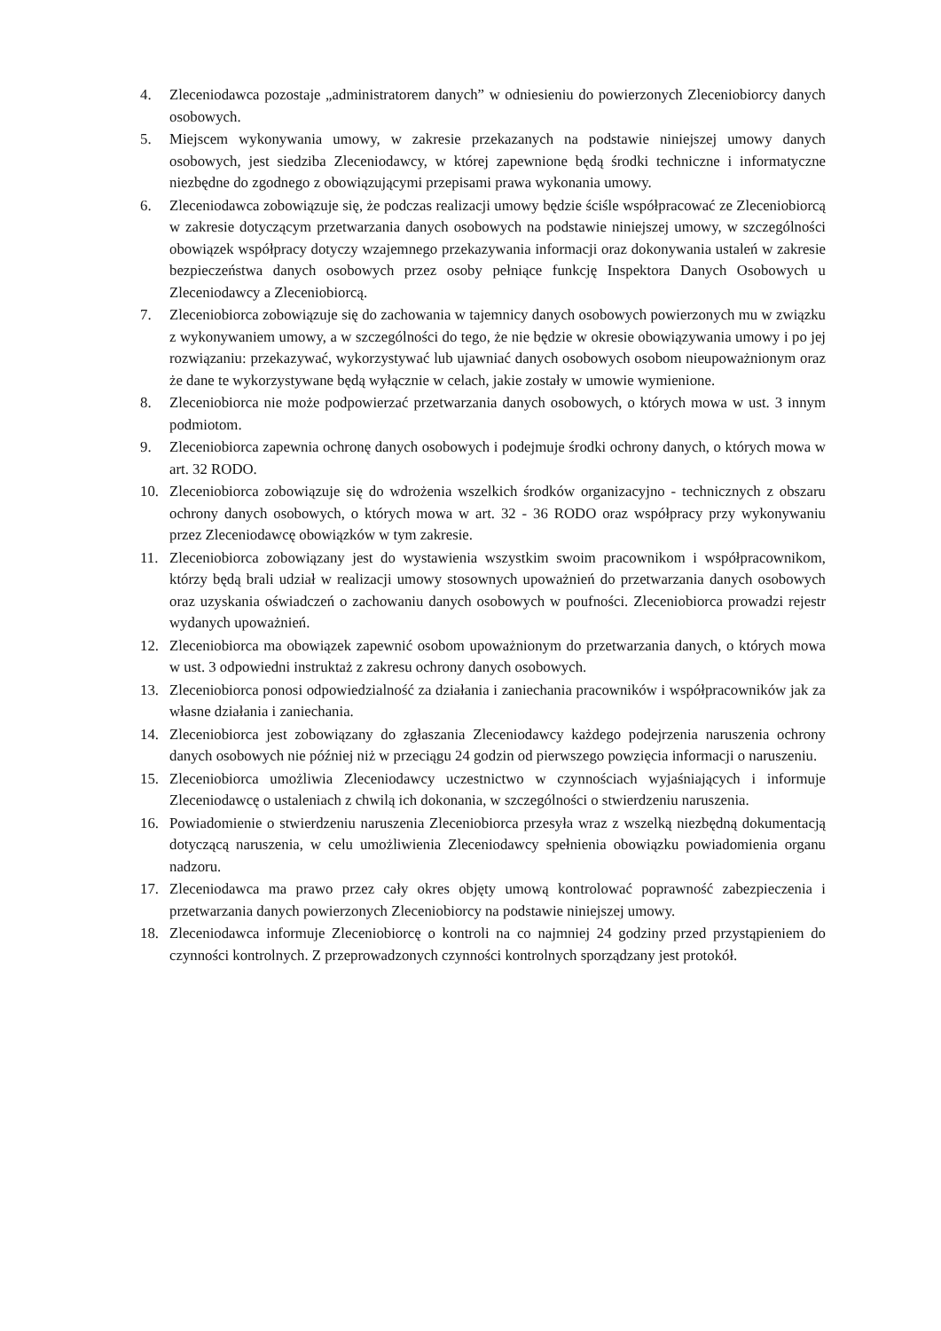4. Zleceniodawca pozostaje „administratorem danych” w odniesieniu do powierzonych Zleceniobiorcy danych osobowych.
5. Miejscem wykonywania umowy, w zakresie przekazanych na podstawie niniejszej umowy danych osobowych, jest siedziba Zleceniodawcy, w której zapewnione będą środki techniczne i informatyczne niezbędne do zgodnego z obowiązującymi przepisami prawa wykonania umowy.
6. Zleceniodawca zobowiązuje się, że podczas realizacji umowy będzie ściśle współpracować ze Zleceniobiorcą w zakresie dotyczącym przetwarzania danych osobowych na podstawie niniejszej umowy, w szczególności obowiązek współpracy dotyczy wzajemnego przekazywania informacji oraz dokonywania ustaleń w zakresie bezpieczeństwa danych osobowych przez osoby pełniące funkcję Inspektora Danych Osobowych u Zleceniodawcy a Zleceniobiorcą.
7. Zleceniobiorca zobowiązuje się do zachowania w tajemnicy danych osobowych powierzonych mu w związku z wykonywaniem umowy, a w szczególności do tego, że nie będzie w okresie obowiązywania umowy i po jej rozwiązaniu: przekazywać, wykorzystywać lub ujawniać danych osobowych osobom nieupoważnionym oraz że dane te wykorzystywane będą wyłącznie w celach, jakie zostały w umowie wymienione.
8. Zleceniobiorca nie może podpowierzać przetwarzania danych osobowych, o których mowa w ust. 3 innym podmiotom.
9. Zleceniobiorca zapewnia ochronę danych osobowych i podejmuje środki ochrony danych, o których mowa w art. 32 RODO.
10. Zleceniobiorca zobowiązuje się do wdrożenia wszelkich środków organizacyjno - technicznych z obszaru ochrony danych osobowych, o których mowa w art. 32 - 36 RODO oraz współpracy przy wykonywaniu przez Zleceniodawcę obowiązków w tym zakresie.
11. Zleceniobiorca zobowiązany jest do wystawienia wszystkim swoim pracownikom i współpracownikom, którzy będą brali udział w realizacji umowy stosownych upoważnień do przetwarzania danych osobowych oraz uzyskania oświadczeń o zachowaniu danych osobowych w poufności. Zleceniobiorca prowadzi rejestr wydanych upoważnień.
12. Zleceniobiorca ma obowiązek zapewnić osobom upoważnionym do przetwarzania danych, o których mowa w ust. 3 odpowiedni instruktaż z zakresu ochrony danych osobowych.
13. Zleceniobiorca ponosi odpowiedzialność za działania i zaniechania pracowników i współpracowników jak za własne działania i zaniechania.
14. Zleceniobiorca jest zobowiązany do zgłaszania Zleceniodawcy każdego podejrzenia naruszenia ochrony danych osobowych nie później niż w przeciągu 24 godzin od pierwszego powzięcia informacji o naruszeniu.
15. Zleceniobiorca umożliwia Zleceniodawcy uczestnictwo w czynnościach wyjaśniających i informuje Zleceniodawcę o ustaleniach z chwilą ich dokonania, w szczególności o stwierdzeniu naruszenia.
16. Powiadomienie o stwierdzeniu naruszenia Zleceniobiorca przesyła wraz z wszelką niezbędną dokumentacją dotyczącą naruszenia, w celu umożliwienia Zleceniodawcy spełnienia obowiązku powiadomienia organu nadzoru.
17. Zleceniodawca ma prawo przez cały okres objęty umową kontrolować poprawność zabezpieczenia i przetwarzania danych powierzonych Zleceniobiorcy na podstawie niniejszej umowy.
18. Zleceniodawca informuje Zleceniobiorcę o kontroli na co najmniej 24 godziny przed przystąpieniem do czynności kontrolnych. Z przeprowadzonych czynności kontrolnych sporządzany jest protokół.